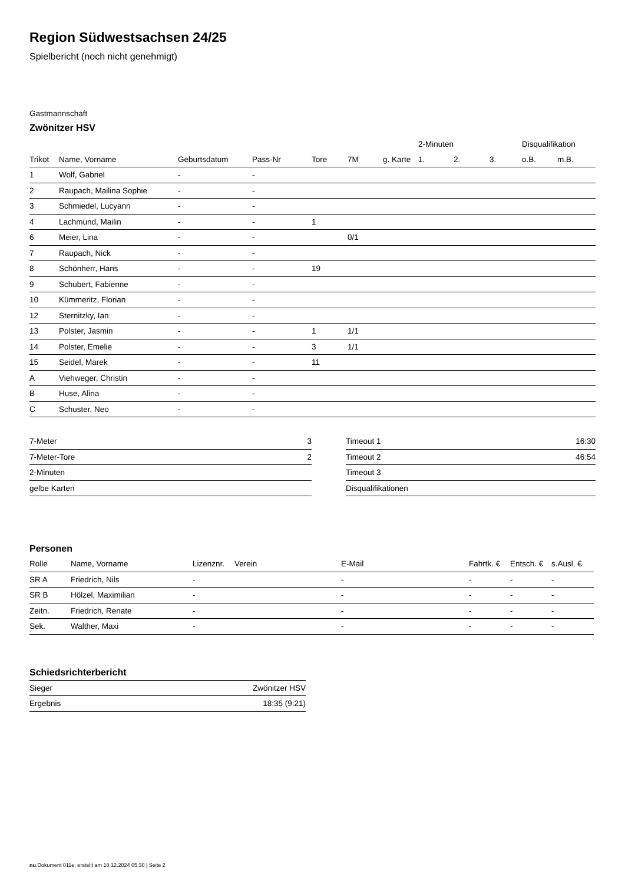Region Südwestsachsen 24/25
Spielbericht (noch nicht genehmigt)
Gastmannschaft
Zwönitzer HSV
| | | | | | | | 2-Minuten | | | Disqualifikation | |
| --- | --- | --- | --- | --- | --- | --- | --- | --- | --- | --- | --- |
| Trikot | Name, Vorname | Geburtsdatum | Pass-Nr | Tore | 7M | g. Karte | 1. | 2. | 3. | o.B. | m.B. |
| 1 | Wolf, Gabriel | - | - | | | | | | | | |
| 2 | Raupach, Mailina Sophie | - | - | | | | | | | | |
| 3 | Schmiedel, Lucyann | - | - | | | | | | | | |
| 4 | Lachmund, Mailin | - | - | 1 | | | | | | | |
| 6 | Meier, Lina | - | - | | 0/1 | | | | | | |
| 7 | Raupach, Nick | - | - | | | | | | | | |
| 8 | Schönherr, Hans | - | - | 19 | | | | | | | |
| 9 | Schubert, Fabienne | - | - | | | | | | | | |
| 10 | Kümmeritz, Florian | - | - | | | | | | | | |
| 12 | Sternitzky, Ian | - | - | | | | | | | | |
| 13 | Polster, Jasmin | - | - | 1 | 1/1 | | | | | | |
| 14 | Polster, Emelie | - | - | 3 | 1/1 | | | | | | |
| 15 | Seidel, Marek | - | - | 11 | | | | | | | |
| A | Viehweger, Christin | - | - | | | | | | | | |
| B | Huse, Alina | - | - | | | | | | | | |
| C | Schuster, Neo | - | - | | | | | | | | |
| 7-Meter | 3 |
| 7-Meter-Tore | 2 |
| 2-Minuten | |
| gelbe Karten | |
| Timeout 1 | 16:30 |
| Timeout 2 | 46:54 |
| Timeout 3 | |
| Disqualifikationen | |
Personen
| Rolle | Name, Vorname | Lizenznr. | Verein | E-Mail | Fahrtk. € | Entsch. € | s.Ausl. € |
| --- | --- | --- | --- | --- | --- | --- | --- |
| SR A | Friedrich, Nils | - | | - | - | - | - |
| SR B | Hölzel, Maximilian | - | | - | - | - | - |
| Zeitn. | Friedrich, Renate | - | | - | - | - | - |
| Sek. | Walther, Maxi | - | | - | - | - | - |
Schiedsrichterbericht
| Sieger | Zwönitzer HSV |
| Ergebnis | 18:35 (9:21) |
nu.Dokument 011e, erstellt am 18.12.2024 05:30 | Seite 2